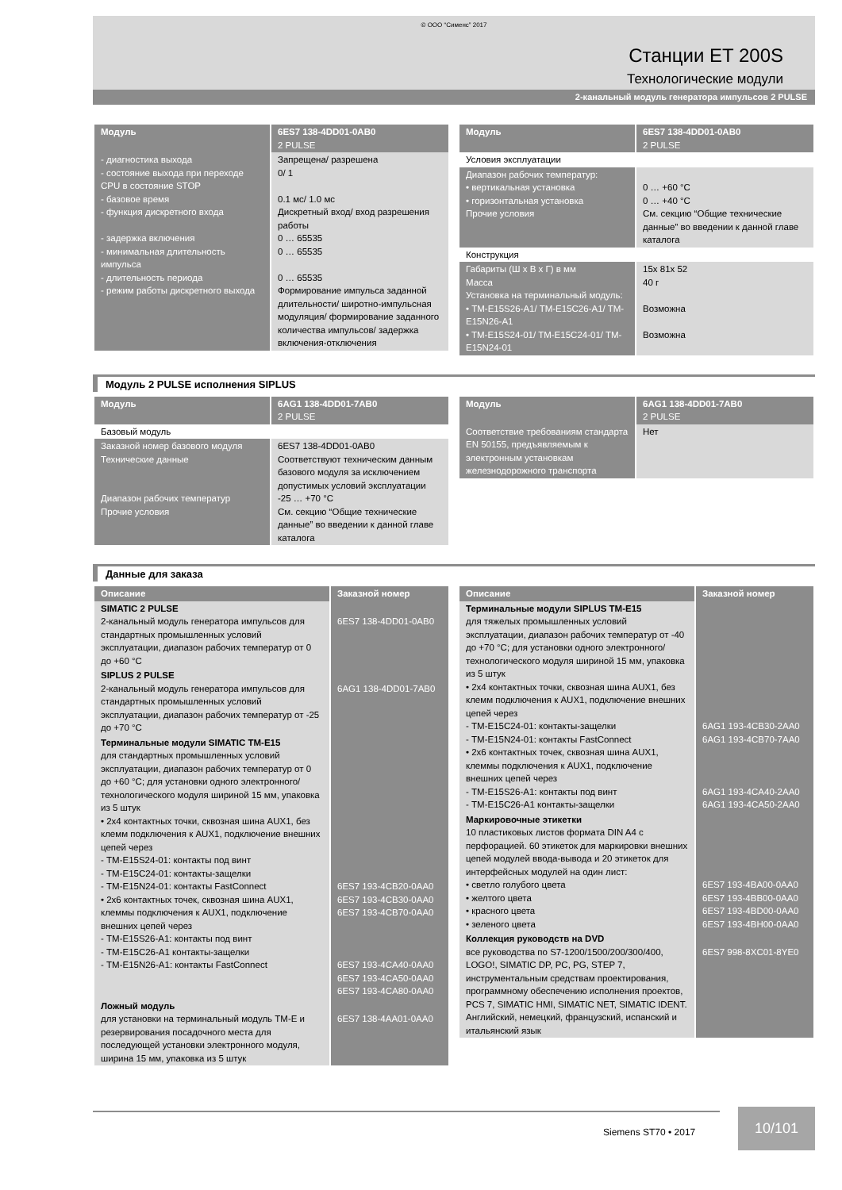© ООО “Сименс” 2017
Станции ET 200S
Технологические модули
2-канальный модуль генератора импульсов 2 PULSE
| Модуль | 6ES7 138-4DD01-0AB0 2 PULSE |
| --- | --- |
| - диагностика выхода - состояние выхода при переходе CPU в состояние STOP - базовое время - функция дискретного входа - задержка включения - минимальная длительность импульса - длительность периода - режим работы дискретного выхода | Запрещена/ разрешена 0/ 1 0.1 мс/ 1.0 мс Дискретный вход/ вход разрешения работы 0 … 65535 0 … 65535 0 … 65535 Формирование импульса заданной длительности/ широтно-импульсная модуляция/ формирование заданного количества импульсов/ задержка включения-отключения |
| Модуль | 6ES7 138-4DD01-0AB0 2 PULSE |
| --- | --- |
| Условия эксплуатации | |
| Диапазон рабочих температур: • вертикальная установка • горизонтальная установка Прочие условия | 0 … +60 °C 0 … +40 °C См. секцию “Общие технические данные” во введении к данной главе каталога |
| Конструкция | |
| Габариты (Ш x В x Г) в мм Масса Установка на терминальный модуль: • TM-E15S26-A1/ TM-E15C26-A1/ TM-E15N26-A1 • TM-E15S24-01/ TM-E15C24-01/ TM-E15N24-01 | 15x 81x 52 40 г Возможна Возможна |
Модуль 2 PULSE исполнения SIPLUS
| Модуль | 6AG1 138-4DD01-7AB0 2 PULSE |
| --- | --- |
| Базовый модуль | |
| Заказной номер базового модуля Технические данные Диапазон рабочих температур Прочие условия | 6ES7 138-4DD01-0AB0 Соответствуют техническим данным базового модуля за исключением допустимых условий эксплуатации -25 … +70 °C См. секцию “Общие технические данные” во введении к данной главе каталога |
| Модуль | 6AG1 138-4DD01-7AB0 2 PULSE |
| --- | --- |
| Соответствие требованиям стандарта EN 50155, предъявляемым к электронным установкам железнодорожного транспорта | Нет |
Данные для заказа
| Описание | Заказной номер |
| --- | --- |
| SIMATIC 2 PULSE 2-канальный модуль генератора импульсов для стандартных промышленных условий эксплуатации, диапазон рабочих температур от 0 до +60 °C | 6ES7 138-4DD01-0AB0 |
| SIPLUS 2 PULSE 2-канальный модуль генератора импульсов для стандартных промышленных условий эксплуатации, диапазон рабочих температур от -25 до +70 °C | 6AG1 138-4DD01-7AB0 |
| Терминальные модули SIMATIC TM-E15 для стандартных промышленных условий эксплуатации, диапазон рабочих температур от 0 до +60 °C; для установки одного электронного/ технологического модуля шириной 15 мм, упаковка из 5 штук • 2x4 контактных точки, сквозная шина AUX1, без клемм подключения к AUX1, подключение внешних цепей через - TM-E15S24-01: контакты под винт - TM-E15C24-01: контакты-защелки - TM-E15N24-01: контакты FastConnect • 2x6 контактных точек, сквозная шина AUX1, клеммы подключения к AUX1, подключение внешних цепей через - TM-E15S26-A1: контакты под винт - TM-E15C26-A1 контакты-защелки - TM-E15N26-A1: контакты FastConnect | 6ES7 193-4CB20-0AA0 6ES7 193-4CB30-0AA0 6ES7 193-4CB70-0AA0 6ES7 193-4CA40-0AA0 6ES7 193-4CA50-0AA0 6ES7 193-4CA80-0AA0 |
| Ложный модуль для установки на терминальный модуль TM-E и резервирования посадочного места для последующей установки электронного модуля, ширина 15 мм, упаковка из 5 штук | 6ES7 138-4AA01-0AA0 |
| Описание | Заказной номер |
| --- | --- |
| Терминальные модули SIPLUS TM-E15 для тяжелых промышленных условий эксплуатации, диапазон рабочих температур от -40 до +70 °C; для установки одного электронного/ технологического модуля шириной 15 мм, упаковка из 5 штук • 2x4 контактных точки, сквозная шина AUX1, без клемм подключения к AUX1, подключение внешних цепей через - TM-E15C24-01: контакты-защелки - TM-E15N24-01: контакты FastConnect • 2x6 контактных точек, сквозная шина AUX1, клеммы подключения к AUX1, подключение внешних цепей через - TM-E15S26-A1: контакты под винт - TM-E15C26-A1 контакты-защелки | 6AG1 193-4CB30-2AA0 6AG1 193-4CB70-7AA0 6AG1 193-4CA40-2AA0 6AG1 193-4CA50-2AA0 |
| Маркировочные этикетки 10 пластиковых листов формата DIN A4 с перфорацией. 60 этикеток для маркировки внешних цепей модулей ввода-вывода и 20 этикеток для интерфейсных модулей на один лист: • светло голубого цвета • желтого цвета • красного цвета • зеленого цвета | 6ES7 193-4BA00-0AA0 6ES7 193-4BB00-0AA0 6ES7 193-4BD00-0AA0 6ES7 193-4BH00-0AA0 |
| Коллекция руководств на DVD все руководства по S7-1200/1500/200/300/400, LOGO!, SIMATIC DP, PC, PG, STEP 7, инструментальным средствам проектирования, программному обеспечению исполнения проектов, PCS 7, SIMATIC HMI, SIMATIC NET, SIMATIC IDENT. Английский, немецкий, французский, испанский и итальянский язык | 6ES7 998-8XC01-8YE0 |
Siemens ST70 • 2017
10/101